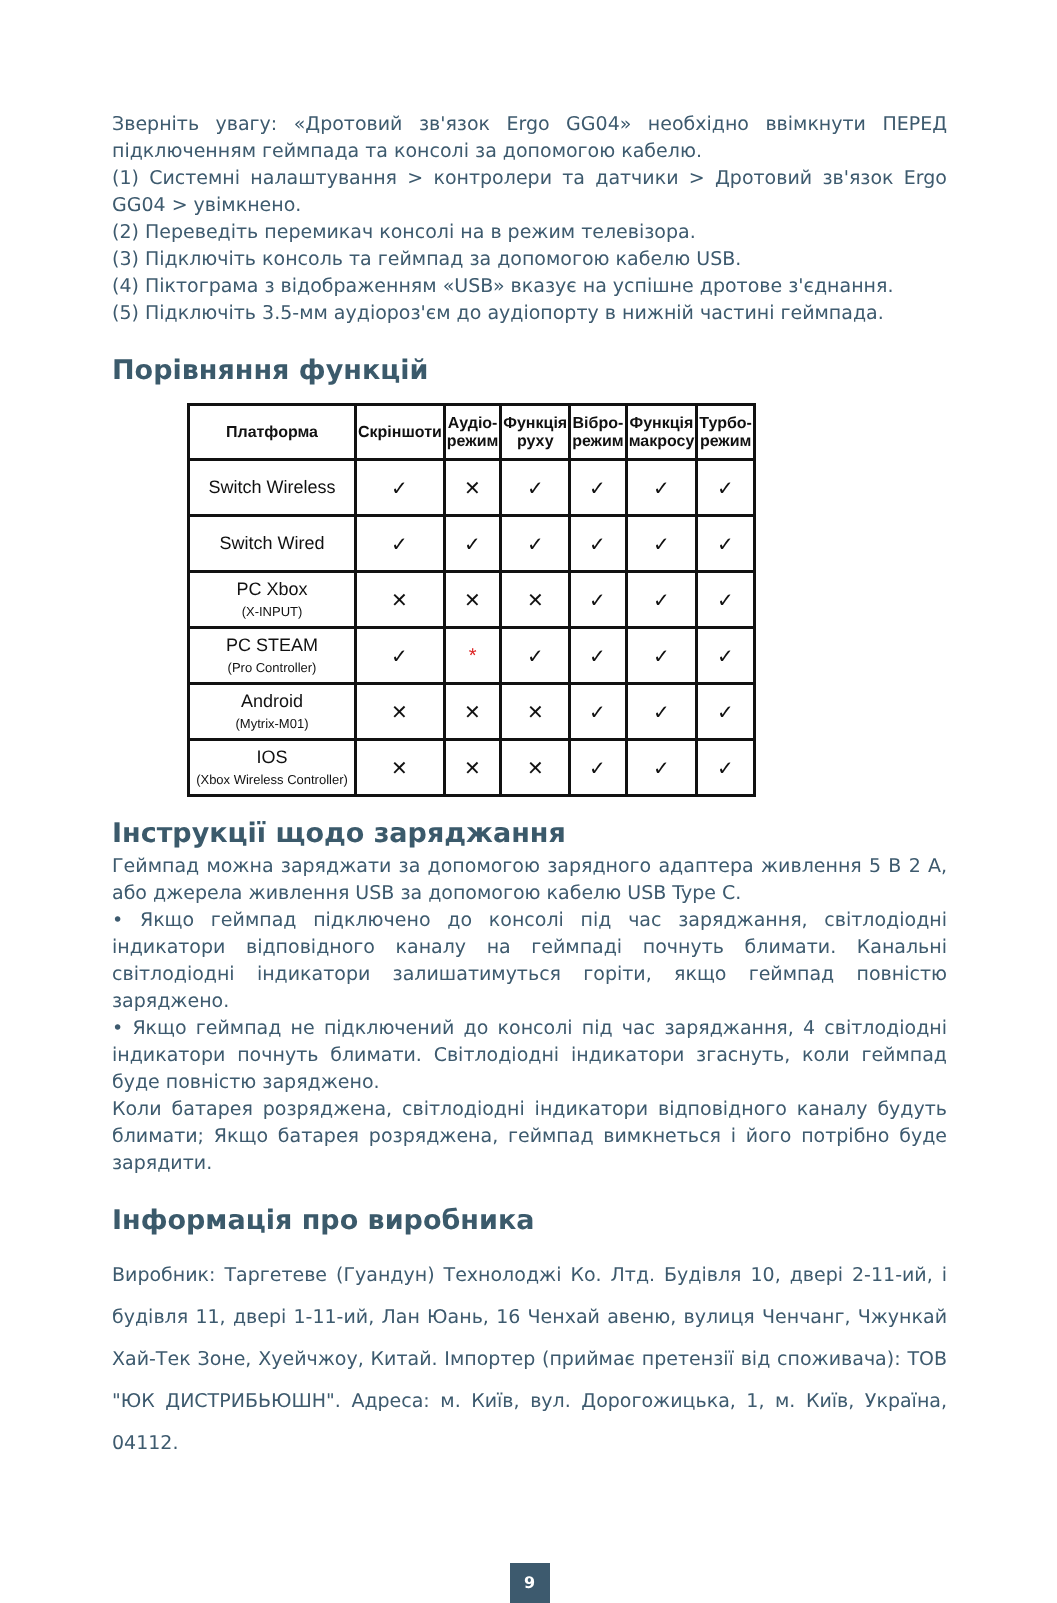Зверніть увагу: «Дротовий зв'язок Ergo GG04» необхідно ввімкнути ПЕРЕД підключенням геймпада та консолі за допомогою кабелю.
(1) Системні налаштування > контролери та датчики > Дротовий зв'язок Ergo GG04 > увімкнено.
(2) Переведіть перемикач консолі на в режим телевізора.
(3) Підключіть консоль та геймпад за допомогою кабелю USB.
(4) Піктограма з відображенням «USB» вказує на успішне дротове з'єднання.
(5) Підключіть 3.5-мм аудіороз'єм до аудіопорту в нижній частині геймпада.
Порівняння функцій
| Платформа | Скріншоти | Аудіо- режим | Функція руху | Вібро- режим | Функція макросу | Турбо- режим |
| --- | --- | --- | --- | --- | --- | --- |
| Switch Wireless | ✓ | ✕ | ✓ | ✓ | ✓ | ✓ |
| Switch Wired | ✓ | ✓ | ✓ | ✓ | ✓ | ✓ |
| PC Xbox (X-INPUT) | ✕ | ✕ | ✕ | ✓ | ✓ | ✓ |
| PC STEAM (Pro Controller) | ✓ | * | ✓ | ✓ | ✓ | ✓ |
| Android (Mytrix-M01) | ✕ | ✕ | ✕ | ✓ | ✓ | ✓ |
| IOS (Xbox Wireless Controller) | ✕ | ✕ | ✕ | ✓ | ✓ | ✓ |
Інструкції щодо заряджання
Геймпад можна заряджати за допомогою зарядного адаптера живлення 5 В 2 А, або джерела живлення USB за допомогою кабелю USB Type C.
• Якщо геймпад підключено до консолі під час заряджання, світлодіодні індикатори відповідного каналу на геймпаді почнуть блимати. Канальні світлодіодні індикатори залишатимуться горіти, якщо геймпад повністю заряджено.
• Якщо геймпад не підключений до консолі під час заряджання, 4 світлодіодні індикатори почнуть блимати. Світлодіодні індикатори згаснуть, коли геймпад буде повністю заряджено.
Коли батарея розряджена, світлодіодні індикатори відповідного каналу будуть блимати; Якщо батарея розряджена, геймпад вимкнеться і його потрібно буде зарядити.
Інформація про виробника
Виробник: Таргетеве (Гуандун) Технолоджі Ко. Лтд. Будівля 10, двері 2-11-ий, і будівля 11, двері 1-11-ий, Лан Юань, 16 Ченхай авеню, вулиця Ченчанг, Чжункай Хай-Тек Зоне, Хуейчжоу, Китай. Імпортер (приймає претензії від споживача): ТОВ "ЮК ДИСТРИБЬЮШН". Адреса: м. Київ, вул. Дорогожицька, 1, м. Київ, Україна, 04112.
9